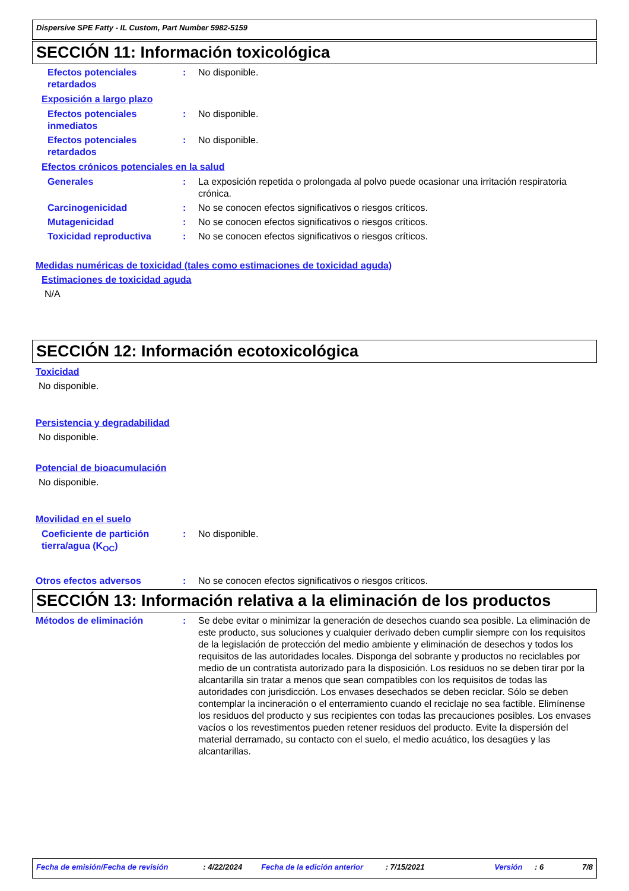Dispersive SPE Fatty - IL Custom, Part Number 5982-5159
SECCIÓN 11: Información toxicológica
Efectos potenciales retardados
: No disponible.
Exposición a largo plazo
Efectos potenciales inmediatos
: No disponible.
Efectos potenciales retardados
: No disponible.
Efectos crónicos potenciales en la salud
Generales : La exposición repetida o prolongada al polvo puede ocasionar una irritación respiratoria crónica.
Carcinogenicidad : No se conocen efectos significativos o riesgos críticos.
Mutagenicidad : No se conocen efectos significativos o riesgos críticos.
Toxicidad reproductiva : No se conocen efectos significativos o riesgos críticos.
Medidas numéricas de toxicidad (tales como estimaciones de toxicidad aguda)
Estimaciones de toxicidad aguda
N/A
SECCIÓN 12: Información ecotoxicológica
Toxicidad
No disponible.
Persistencia y degradabilidad
No disponible.
Potencial de bioacumulación
No disponible.
Movilidad en el suelo
Coeficiente de partición tierra/agua (K<sub>OC</sub>)
: No disponible.
Otros efectos adversos : No se conocen efectos significativos o riesgos críticos.
SECCIÓN 13: Información relativa a la eliminación de los productos
Métodos de eliminación : Se debe evitar o minimizar la generación de desechos cuando sea posible. La eliminación de este producto, sus soluciones y cualquier derivado deben cumplir siempre con los requisitos de la legislación de protección del medio ambiente y eliminación de desechos y todos los requisitos de las autoridades locales. Disponga del sobrante y productos no reciclables por medio de un contratista autorizado para la disposición. Los residuos no se deben tirar por la alcantarilla sin tratar a menos que sean compatibles con los requisitos de todas las autoridades con jurisdicción. Los envases desechados se deben reciclar. Sólo se deben contemplar la incineración o el enterramiento cuando el reciclaje no sea factible. Elimínense los residuos del producto y sus recipientes con todas las precauciones posibles. Los envases vacíos o los revestimentos pueden retener residuos del producto. Evite la dispersión del material derramado, su contacto con el suelo, el medio acuático, los desagües y las alcantarillas.
Fecha de emisión/Fecha de revisión: 4/22/2024 Fecha de la edición anterior: 7/15/2021 Versión: 6 7/8